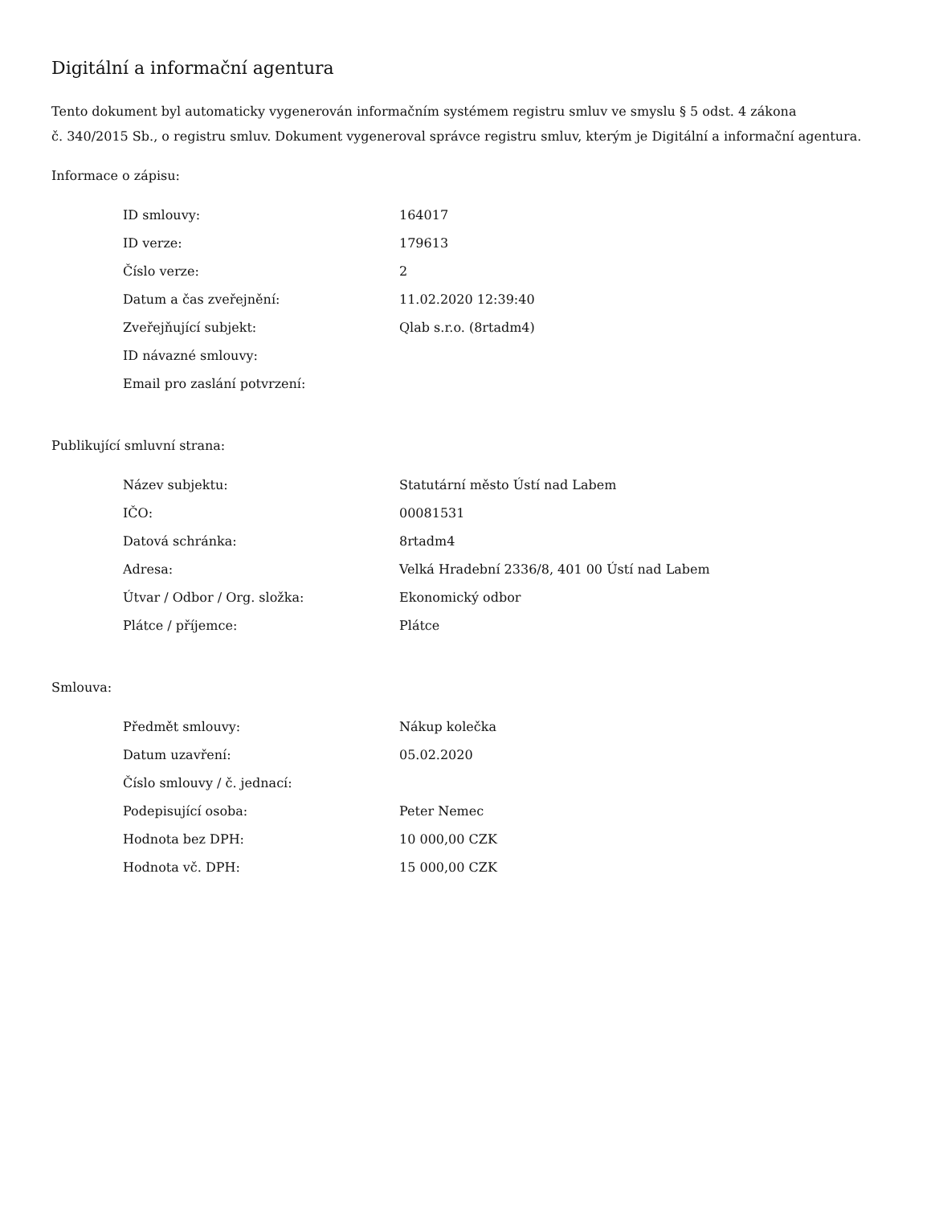Digitální a informační agentura
Tento dokument byl automaticky vygenerován informačním systémem registru smluv ve smyslu § 5 odst. 4 zákona
č. 340/2015 Sb., o registru smluv. Dokument vygeneroval správce registru smluv, kterým je Digitální a informační agentura.
Informace o zápisu:
| ID smlouvy: | 164017 |
| ID verze: | 179613 |
| Číslo verze: | 2 |
| Datum a čas zveřejnění: | 11.02.2020 12:39:40 |
| Zveřejňující subjekt: | Qlab s.r.o. (8rtadm4) |
| ID návazné smlouvy: | |
| Email pro zaslání potvrzení: | |
Publikující smluvní strana:
| Název subjektu: | Statutární město Ústí nad Labem |
| IČO: | 00081531 |
| Datová schránka: | 8rtadm4 |
| Adresa: | Velká Hradební 2336/8, 401 00 Ústí nad Labem |
| Útvar / Odbor / Org. složka: | Ekonomický odbor |
| Plátce / příjemce: | Plátce |
Smlouva:
| Předmět smlouvy: | Nákup kolečka |
| Datum uzavření: | 05.02.2020 |
| Číslo smlouvy / č. jednací: | |
| Podepisující osoba: | Peter Nemec |
| Hodnota bez DPH: | 10 000,00 CZK |
| Hodnota vč. DPH: | 15 000,00 CZK |